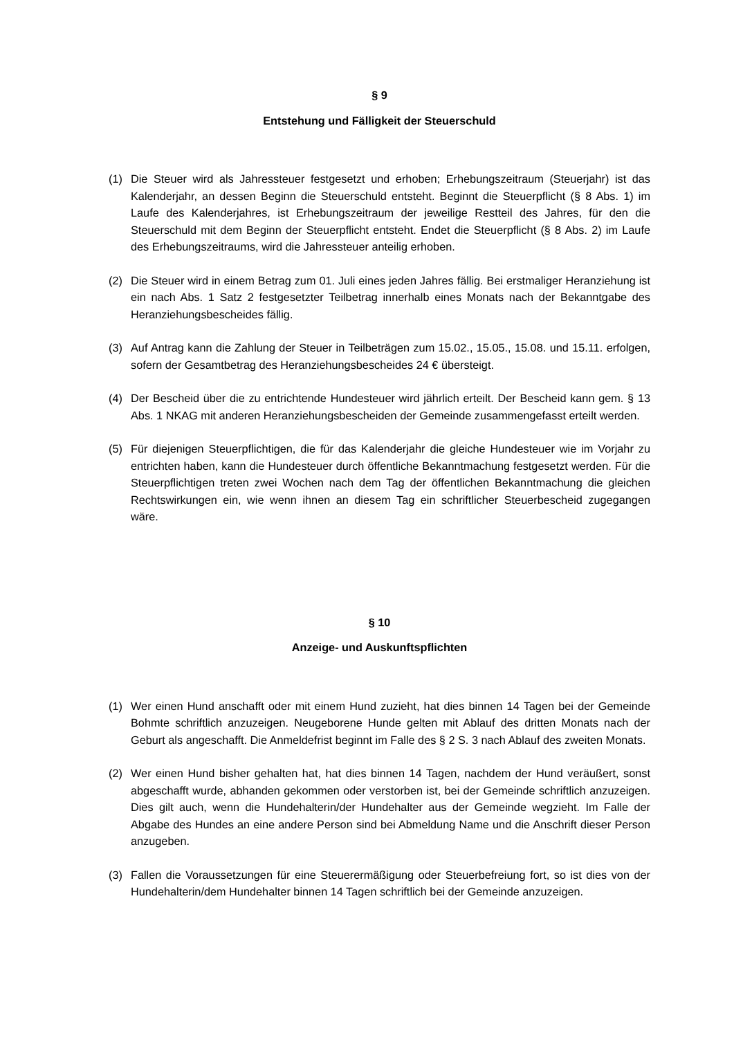§ 9
Entstehung und Fälligkeit der Steuerschuld
(1) Die Steuer wird als Jahressteuer festgesetzt und erhoben; Erhebungszeitraum (Steuerjahr) ist das Kalenderjahr, an dessen Beginn die Steuerschuld entsteht. Beginnt die Steuerpflicht (§ 8 Abs. 1) im Laufe des Kalenderjahres, ist Erhebungszeitraum der jeweilige Restteil des Jahres, für den die Steuerschuld mit dem Beginn der Steuerpflicht entsteht. Endet die Steuerpflicht (§ 8 Abs. 2) im Laufe des Erhebungszeitraums, wird die Jahressteuer anteilig erhoben.
(2) Die Steuer wird in einem Betrag zum 01. Juli eines jeden Jahres fällig. Bei erstmaliger Heranziehung ist ein nach Abs. 1 Satz 2 festgesetzter Teilbetrag innerhalb eines Monats nach der Bekanntgabe des Heranziehungsbescheides fällig.
(3) Auf Antrag kann die Zahlung der Steuer in Teilbeträgen zum 15.02., 15.05., 15.08. und 15.11. erfolgen, sofern der Gesamtbetrag des Heranziehungsbescheides 24 € übersteigt.
(4) Der Bescheid über die zu entrichtende Hundesteuer wird jährlich erteilt. Der Bescheid kann gem. § 13 Abs. 1 NKAG mit anderen Heranziehungsbescheiden der Gemeinde zusammengefasst erteilt werden.
(5) Für diejenigen Steuerpflichtigen, die für das Kalenderjahr die gleiche Hundesteuer wie im Vorjahr zu entrichten haben, kann die Hundesteuer durch öffentliche Bekanntmachung festgesetzt werden. Für die Steuerpflichtigen treten zwei Wochen nach dem Tag der öffentlichen Bekanntmachung die gleichen Rechtswirkungen ein, wie wenn ihnen an diesem Tag ein schriftlicher Steuerbescheid zugegangen wäre.
§ 10
Anzeige- und Auskunftspflichten
(1) Wer einen Hund anschafft oder mit einem Hund zuzieht, hat dies binnen 14 Tagen bei der Gemeinde Bohmte schriftlich anzuzeigen. Neugeborene Hunde gelten mit Ablauf des dritten Monats nach der Geburt als angeschafft. Die Anmeldefrist beginnt im Falle des § 2 S. 3 nach Ablauf des zweiten Monats.
(2) Wer einen Hund bisher gehalten hat, hat dies binnen 14 Tagen, nachdem der Hund veräußert, sonst abgeschafft wurde, abhanden gekommen oder verstorben ist, bei der Gemeinde schriftlich anzuzeigen. Dies gilt auch, wenn die Hundehalterin/der Hundehalter aus der Gemeinde wegzieht. Im Falle der Abgabe des Hundes an eine andere Person sind bei Abmeldung Name und die Anschrift dieser Person anzugeben.
(3) Fallen die Voraussetzungen für eine Steuerermäßigung oder Steuerbefreiung fort, so ist dies von der Hundehalterin/dem Hundehalter binnen 14 Tagen schriftlich bei der Gemeinde anzuzeigen.